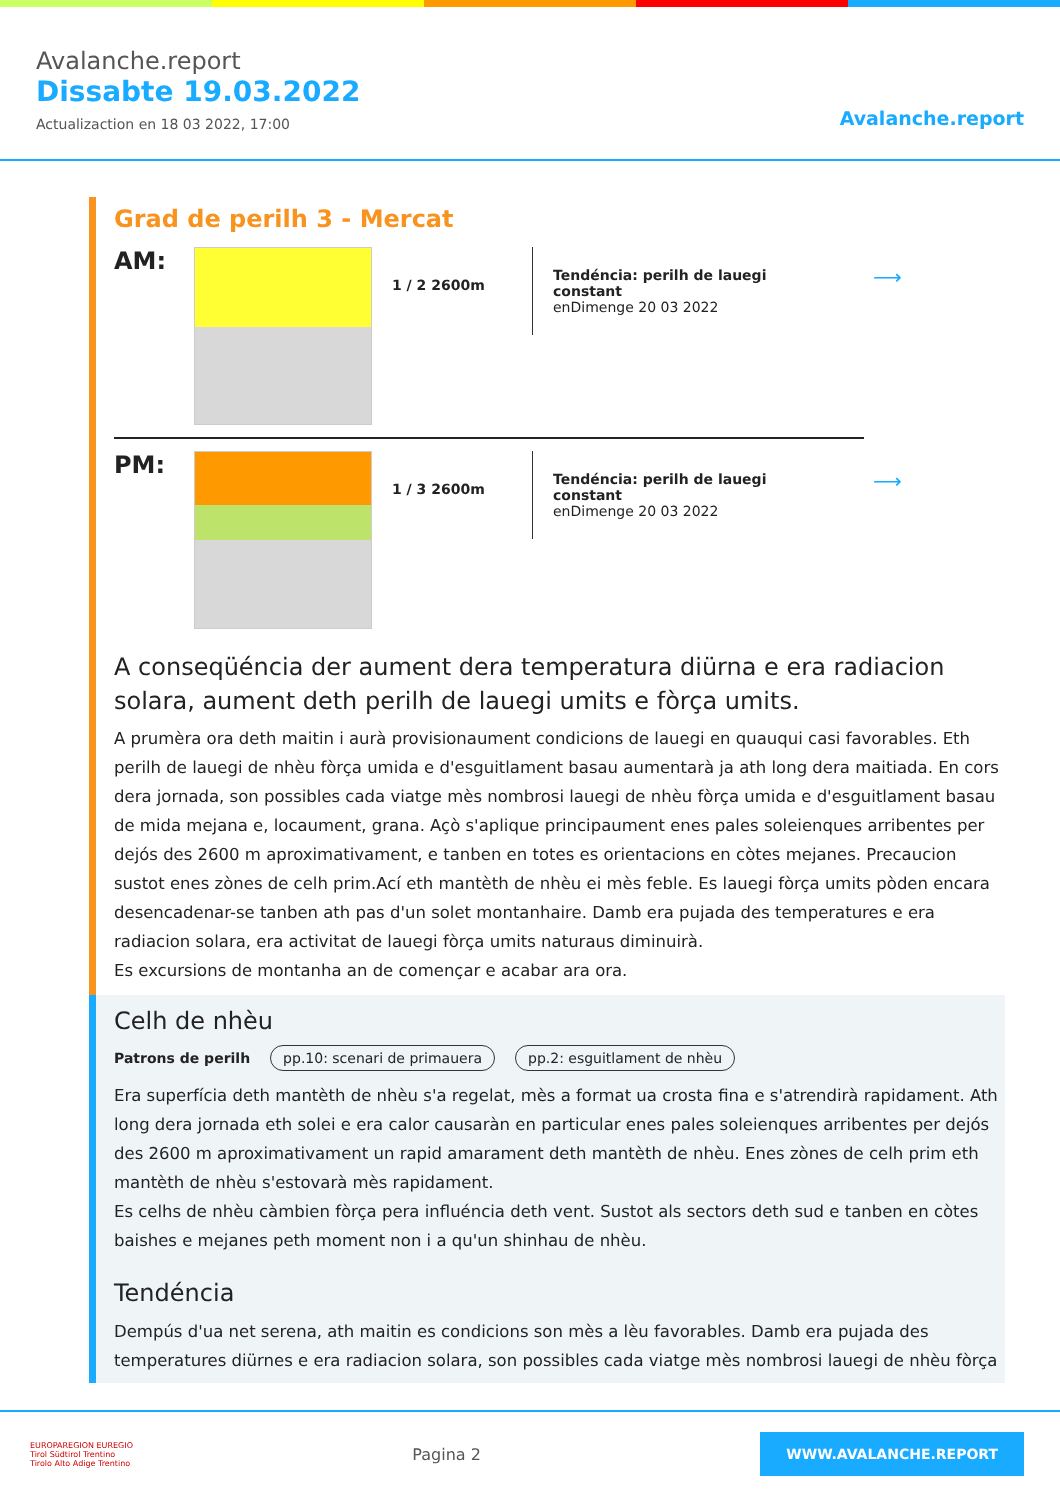Avalanche.report
Dissabte 19.03.2022
Actualizaction en 18 03 2022, 17:00
Avalanche.report
Grad de perilh 3 - Mercat
AM:
1 / 2 2600m
Tendéncia: perilh de lauegi constant
enDimenge 20 03 2022
⟶
PM:
1 / 3 2600m
Tendéncia: perilh de lauegi constant
enDimenge 20 03 2022
⟶
A conseqüéncia der aument dera temperatura diürna e era radiacion solara, aument deth perilh de lauegi umits e fòrça umits.
A prumèra ora deth maitin i aurà provisionaument condicions de lauegi en quauqui casi favorables. Eth perilh de lauegi de nhèu fòrça umida e d'esguitlament basau aumentarà ja ath long dera maitiada. En cors dera jornada, son possibles cada viatge mès nombrosi lauegi de nhèu fòrça umida e d'esguitlament basau de mida mejana e, locaument, grana. Açò s'aplique principaument enes pales soleienques arribentes per dejós des 2600 m aproximativament, e tanben en totes es orientacions en còtes mejanes. Precaucion sustot enes zònes de celh prim.Ací eth mantèth de nhèu ei mès feble. Es lauegi fòrça umits pòden encara desencadenar-se tanben ath pas d'un solet montanhaire. Damb era pujada des temperatures e era radiacion solara, era activitat de lauegi fòrça umits naturaus diminuirà.
Es excursions de montanha an de començar e acabar ara ora.
Celh de nhèu
Patrons de perilh pp.10: scenari de primauera pp.2: esguitlament de nhèu
Era superfícia deth mantèth de nhèu s'a regelat, mès a format ua crosta fina e s'atrendirà rapidament. Ath long dera jornada eth solei e era calor causaràn en particular enes pales soleienques arribentes per dejós des 2600 m aproximativament un rapid amarament deth mantèth de nhèu. Enes zònes de celh prim eth mantèth de nhèu s'estovarà mès rapidament.
Es celhs de nhèu càmbien fòrça pera influéncia deth vent. Sustot als sectors deth sud e tanben en còtes baishes e mejanes peth moment non i a qu'un shinhau de nhèu.
Tendéncia
Dempús d'ua net serena, ath maitin es condicions son mès a lèu favorables. Damb era pujada des temperatures diürnes e era radiacion solara, son possibles cada viatge mès nombrosi lauegi de nhèu fòrça
EUROPAREGION EUREGIO
Tirol Südtirol Trentino
Tirolo Alto Adige Trentino
Pagina 2
WWW.AVALANCHE.REPORT